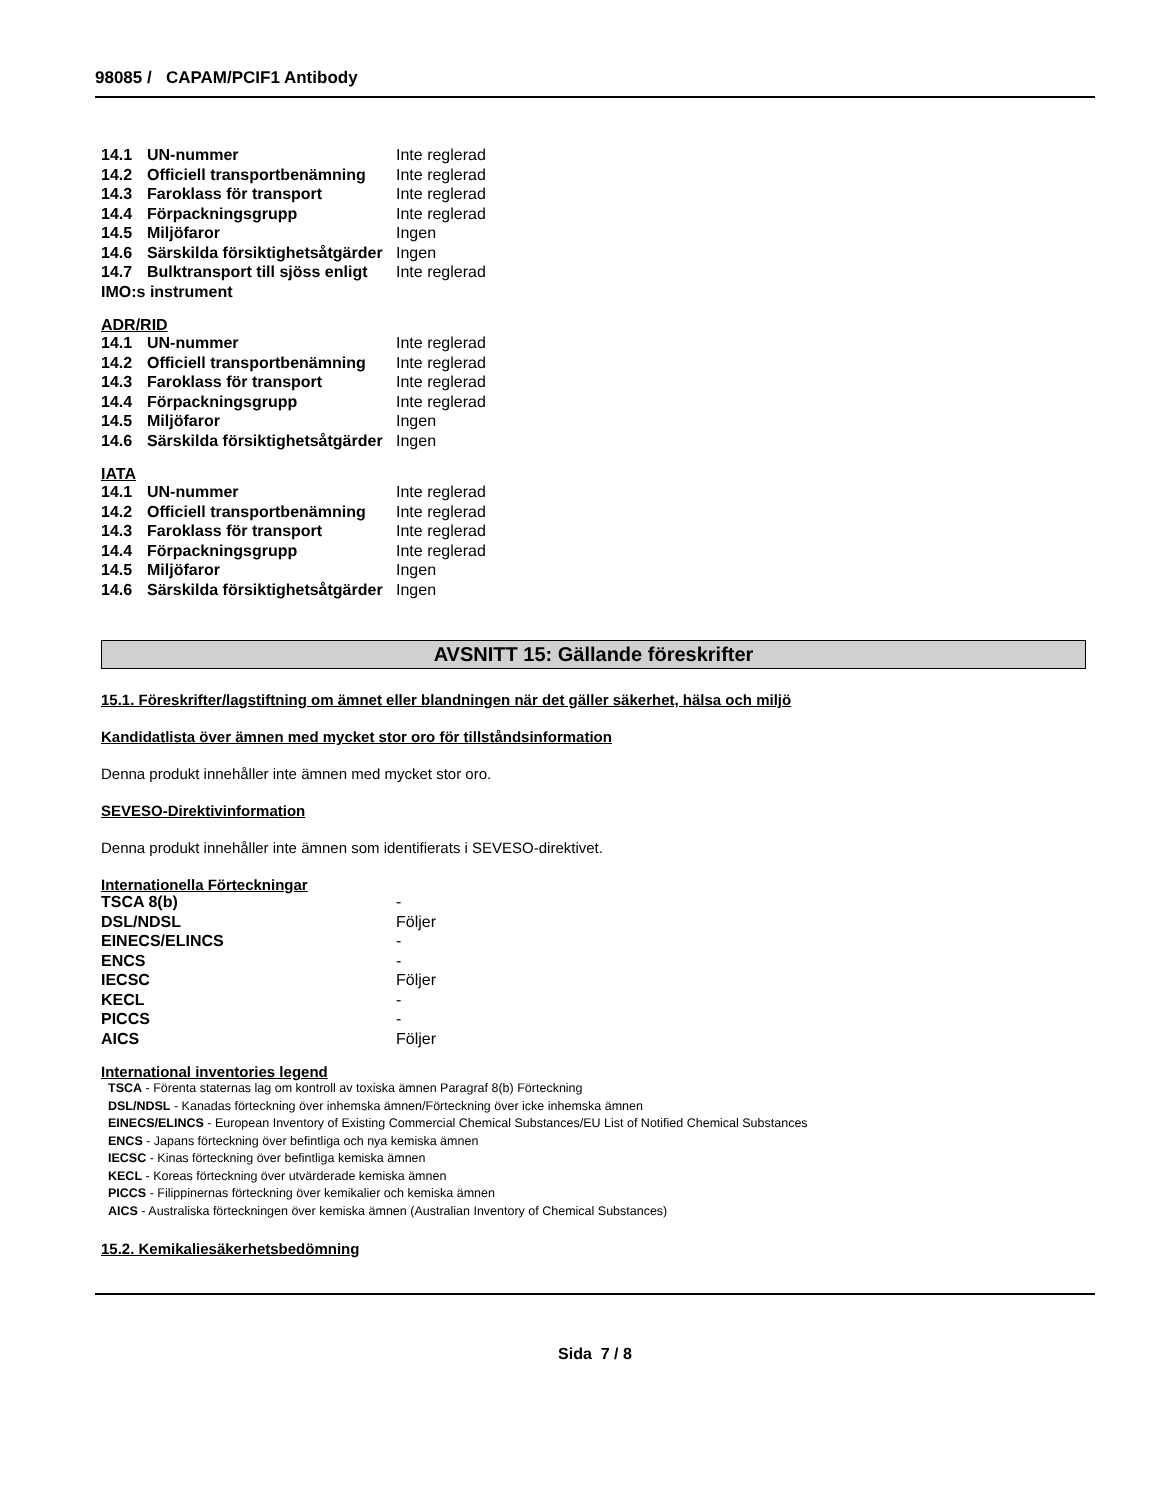98085 / CAPAM/PCIF1 Antibody
| 14.1 | UN-nummer | Inte reglerad |
| 14.2 | Officiell transportbenämning | Inte reglerad |
| 14.3 | Faroklass för transport | Inte reglerad |
| 14.4 | Förpackningsgrupp | Inte reglerad |
| 14.5 | Miljöfaror | Ingen |
| 14.6 | Särskilda försiktighetsåtgärder | Ingen |
| 14.7 | Bulktransport till sjöss enligt | Inte reglerad |
| IMO:s instrument | | |
ADR/RID
| 14.1 | UN-nummer | Inte reglerad |
| 14.2 | Officiell transportbenämning | Inte reglerad |
| 14.3 | Faroklass för transport | Inte reglerad |
| 14.4 | Förpackningsgrupp | Inte reglerad |
| 14.5 | Miljöfaror | Ingen |
| 14.6 | Särskilda försiktighetsåtgärder | Ingen |
IATA
| 14.1 | UN-nummer | Inte reglerad |
| 14.2 | Officiell transportbenämning | Inte reglerad |
| 14.3 | Faroklass för transport | Inte reglerad |
| 14.4 | Förpackningsgrupp | Inte reglerad |
| 14.5 | Miljöfaror | Ingen |
| 14.6 | Särskilda försiktighetsåtgärder | Ingen |
AVSNITT 15: Gällande föreskrifter
15.1. Föreskrifter/lagstiftning om ämnet eller blandningen när det gäller säkerhet, hälsa och miljö
Kandidatlista över ämnen med mycket stor oro för tillståndsinformation
Denna produkt innehåller inte ämnen med mycket stor oro.
SEVESO-Direktivinformation
Denna produkt innehåller inte ämnen som identifierats i SEVESO-direktivet.
Internationella Förteckningar
| TSCA 8(b) | - |
| DSL/NDSL | Följer |
| EINECS/ELINCS | - |
| ENCS | - |
| IECSC | Följer |
| KECL | - |
| PICCS | - |
| AICS | Följer |
International inventories legend
TSCA - Förenta staternas lag om kontroll av toxiska ämnen Paragraf 8(b) Förteckning
DSL/NDSL - Kanadas förteckning över inhemska ämnen/Förteckning över icke inhemska ämnen
EINECS/ELINCS - European Inventory of Existing Commercial Chemical Substances/EU List of Notified Chemical Substances
ENCS - Japans förteckning över befintliga och nya kemiska ämnen
IECSC - Kinas förteckning över befintliga kemiska ämnen
KECL - Koreas förteckning över utvärderade kemiska ämnen
PICCS - Filippinernas förteckning över kemikalier och kemiska ämnen
AICS - Australiska förteckningen över kemiska ämnen (Australian Inventory of Chemical Substances)
15.2. Kemikaliesäkerhetsbedömning
Sida 7 / 8